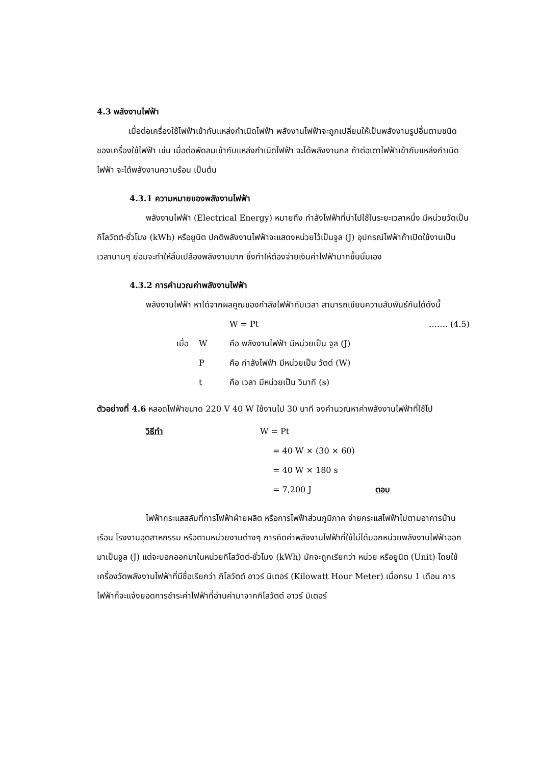4.3 พลังงานไฟฟ้า
เมื่อต่อเครื่องใช้ไฟฟ้าเข้ากับแหล่งกำเนิดไฟฟ้า พลังงานไฟฟ้าจะถูกเปลี่ยนให้เป็นพลังงานรูปอื่นตามชนิดของเครื่องใช้ไฟฟ้า เช่น เมื่อต่อพัดลมเข้ากับแหล่งกำเนิดไฟฟ้า จะได้พลังงานกล ถ้าต่อเตาไฟฟ้าเข้ากับแหล่งกำเนิดไฟฟ้า จะได้พลังงานความร้อน เป็นต้น
4.3.1 ความหมายของพลังงานไฟฟ้า
พลังงานไฟฟ้า (Electrical Energy) หมายถึง กำลังไฟฟ้าที่นำไปใช้ในระยะเวลาหนึ่ง มีหน่วยวัดเป็นกิโลวัตต์-ชั่วโมง (kWh) หรือยูนิต ปกติพลังงานไฟฟ้าจะแสดงหน่วยไว้เป็นจูล (J) อุปกรณ์ไฟฟ้าถ้าเปิดใช้งานเป็นเวลานานๆ ย่อมจะทำให้สิ้นเปลืองพลังงานมาก ซึ่งทำให้ต้องจ่ายเงินค่าไฟฟ้ามากขึ้นนั่นเอง
4.3.2 การคำนวณค่าพลังงานไฟฟ้า
พลังงานไฟฟ้า หาได้จากผลคูณของกำลังไฟฟ้ากับเวลา สามารถเขียนความสัมพันธ์กันได้ดังนี้
W = Pt ……. (4.5)
เมื่อ W คือ พลังงานไฟฟ้า มีหน่วยเป็น จูล (J)
Pคือ กำลังไฟฟ้า มีหน่วยเป็น วัตต์ (W)
t คือ เวลา มีหน่วยเป็น วินาที (s)
ตัวอย่างที่ 4.6 หลอดไฟฟ้าขนาด 220 V 40 W ใช้งานไป 30 นาที จงคำนวณหาค่าพลังงานไฟฟ้าที่ใช้ไป
วิธีทำ W = Pt
= 40 W × (30 × 60)
= 40 W × 180 s
= 7,200 J ตอบ
ไฟฟ้ากระแสสลับที่การไฟฟ้าฝ่ายผลิต หรือการไฟฟ้าส่วนภูมิภาค จ่ายกระแสไฟฟ้าไปตามอาคารบ้านเรือน โรงงานอุตสาหกรรม หรือตามหน่วยงานต่างๆ การคิดค่าพลังงานไฟฟ้าที่ใช้ไม่ได้บอกหน่วยพลังงานไฟฟ้าออกมาเป็นจูล (J) แต่จะบอกออกมาในหน่วยกิโลวัตต์-ชั่วโมง (kWh) มักจะถูกเรียกว่า หน่วย หรือยูนิต (Unit) โดยใช้เครื่องวัดพลังงานไฟฟ้าที่มีชื่อเรียกว่า กิโลวัตต์ อาวร์ มิเตอร์ (Kilowatt Hour Meter) เมื่อครบ 1 เดือน การไฟฟ้าก็จะแจ้งยอดการชำระค่าไฟฟ้าที่อ่านค่ามาจากกิโลวัตต์ อาวร์ มิเตอร์